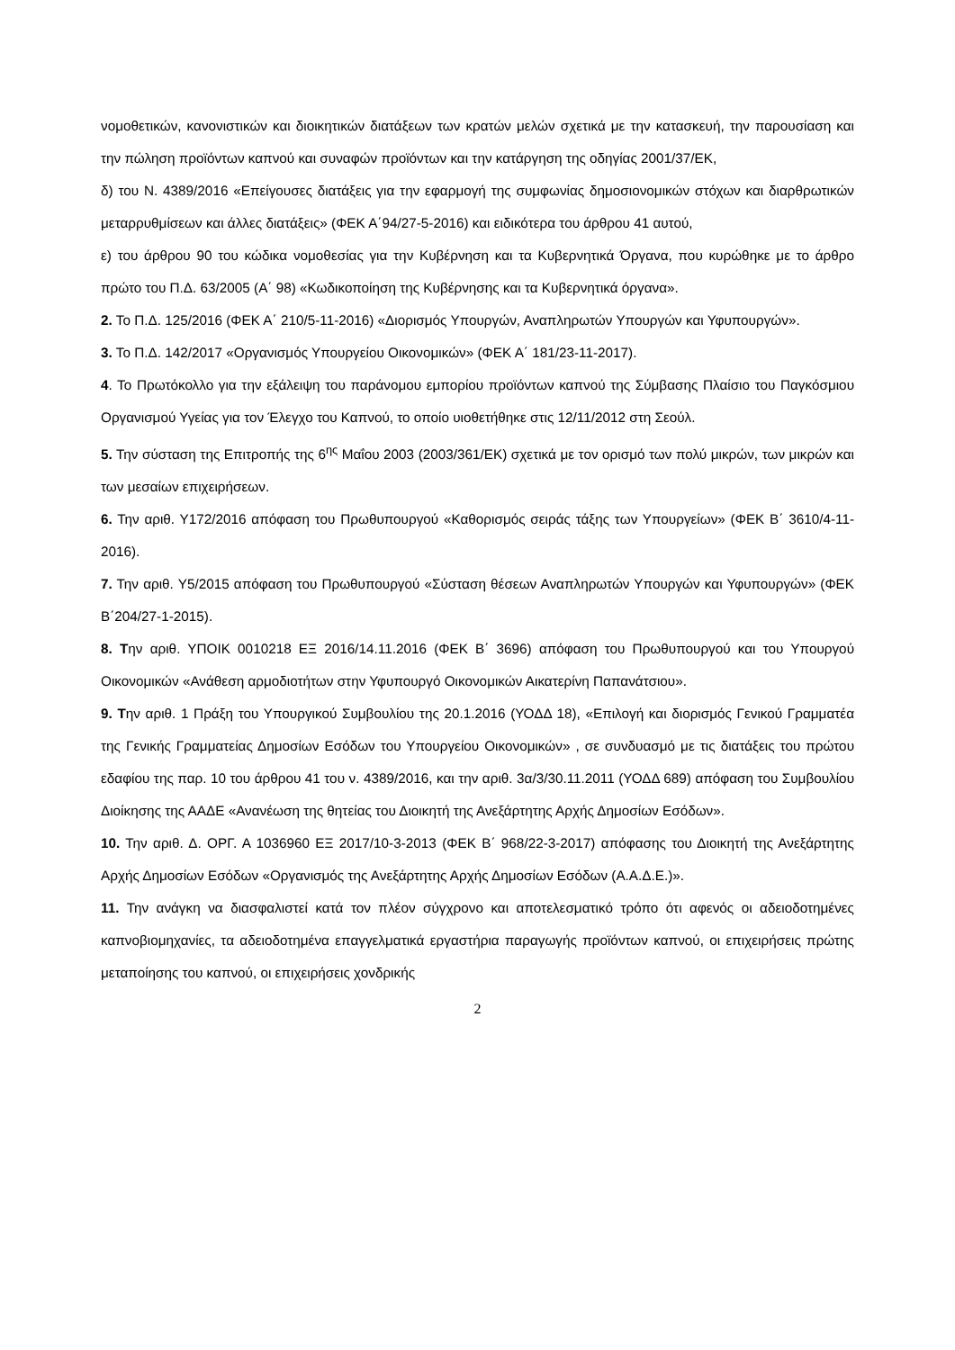νομοθετικών, κανονιστικών και διοικητικών διατάξεων των κρατών μελών σχετικά με την κατασκευή, την παρουσίαση και την πώληση προϊόντων καπνού και συναφών προϊόντων και την κατάργηση της οδηγίας 2001/37/ΕΚ,
δ) του Ν. 4389/2016 «Επείγουσες διατάξεις για την εφαρμογή της συμφωνίας δημοσιονομικών στόχων και διαρθρωτικών μεταρρυθμίσεων και άλλες διατάξεις» (ΦΕΚ Α΄94/27-5-2016) και ειδικότερα του άρθρου 41 αυτού,
ε) του άρθρου 90 του κώδικα νομοθεσίας για την Κυβέρνηση και τα Κυβερνητικά Όργανα, που κυρώθηκε με το άρθρο πρώτο του Π.Δ. 63/2005 (Α΄ 98) «Κωδικοποίηση της Κυβέρνησης και τα Κυβερνητικά όργανα».
2. Το Π.Δ. 125/2016 (ΦΕΚ Α΄ 210/5-11-2016) «Διορισμός Υπουργών, Αναπληρωτών Υπουργών και Υφυπουργών».
3. Το Π.Δ. 142/2017 «Οργανισμός Υπουργείου Οικονομικών» (ΦΕΚ Α΄ 181/23-11-2017).
4. Το Πρωτόκολλο για την εξάλειψη του παράνομου εμπορίου προϊόντων καπνού της Σύμβασης Πλαίσιο του Παγκόσμιου Οργανισμού Υγείας για τον Έλεγχο του Καπνού, το οποίο υιοθετήθηκε στις 12/11/2012 στη Σεούλ.
5. Την σύσταση της Επιτροπής της 6<sup>ης</sup> Μαΐου 2003 (2003/361/ΕΚ) σχετικά με τον ορισμό των πολύ μικρών, των μικρών και των μεσαίων επιχειρήσεων.
6. Την αριθ. Υ172/2016 απόφαση του Πρωθυπουργού «Καθορισμός σειράς τάξης των Υπουργείων» (ΦΕΚ Β΄ 3610/4-11-2016).
7. Την αριθ. Υ5/2015 απόφαση του Πρωθυπουργού «Σύσταση θέσεων Αναπληρωτών Υπουργών και Υφυπουργών» (ΦΕΚ Β΄204/27-1-2015).
8. Την αριθ. ΥΠΟΙΚ 0010218 ΕΞ 2016/14.11.2016 (ΦΕΚ Β΄ 3696) απόφαση του Πρωθυπουργού και του Υπουργού Οικονομικών «Ανάθεση αρμοδιοτήτων στην Υφυπουργό Οικονομικών Αικατερίνη Παπανάτσιου».
9. Την αριθ. 1 Πράξη του Υπουργικού Συμβουλίου της 20.1.2016 (ΥΟΔΔ 18), «Επιλογή και διορισμός Γενικού Γραμματέα της Γενικής Γραμματείας Δημοσίων Εσόδων του Υπουργείου Οικονομικών» , σε συνδυασμό με τις διατάξεις του πρώτου εδαφίου της παρ. 10 του άρθρου 41 του ν. 4389/2016, και την αριθ. 3α/3/30.11.2011 (ΥΟΔΔ 689) απόφαση του Συμβουλίου Διοίκησης της ΑΑΔΕ «Ανανέωση της θητείας του Διοικητή της Ανεξάρτητης Αρχής Δημοσίων Εσόδων».
10. Την αριθ. Δ. ΟΡΓ. Α 1036960 ΕΞ 2017/10-3-2013 (ΦΕΚ Β΄ 968/22-3-2017) απόφασης του Διοικητή της Ανεξάρτητης Αρχής Δημοσίων Εσόδων «Οργανισμός της Ανεξάρτητης Αρχής Δημοσίων Εσόδων (Α.Α.Δ.Ε.)».
11. Την ανάγκη να διασφαλιστεί κατά τον πλέον σύγχρονο και αποτελεσματικό τρόπο ότι αφενός οι αδειοδοτημένες καπνοβιομηχανίες, τα αδειοδοτημένα επαγγελματικά εργαστήρια παραγωγής προϊόντων καπνού, οι επιχειρήσεις πρώτης μεταποίησης του καπνού, οι επιχειρήσεις χονδρικής
2